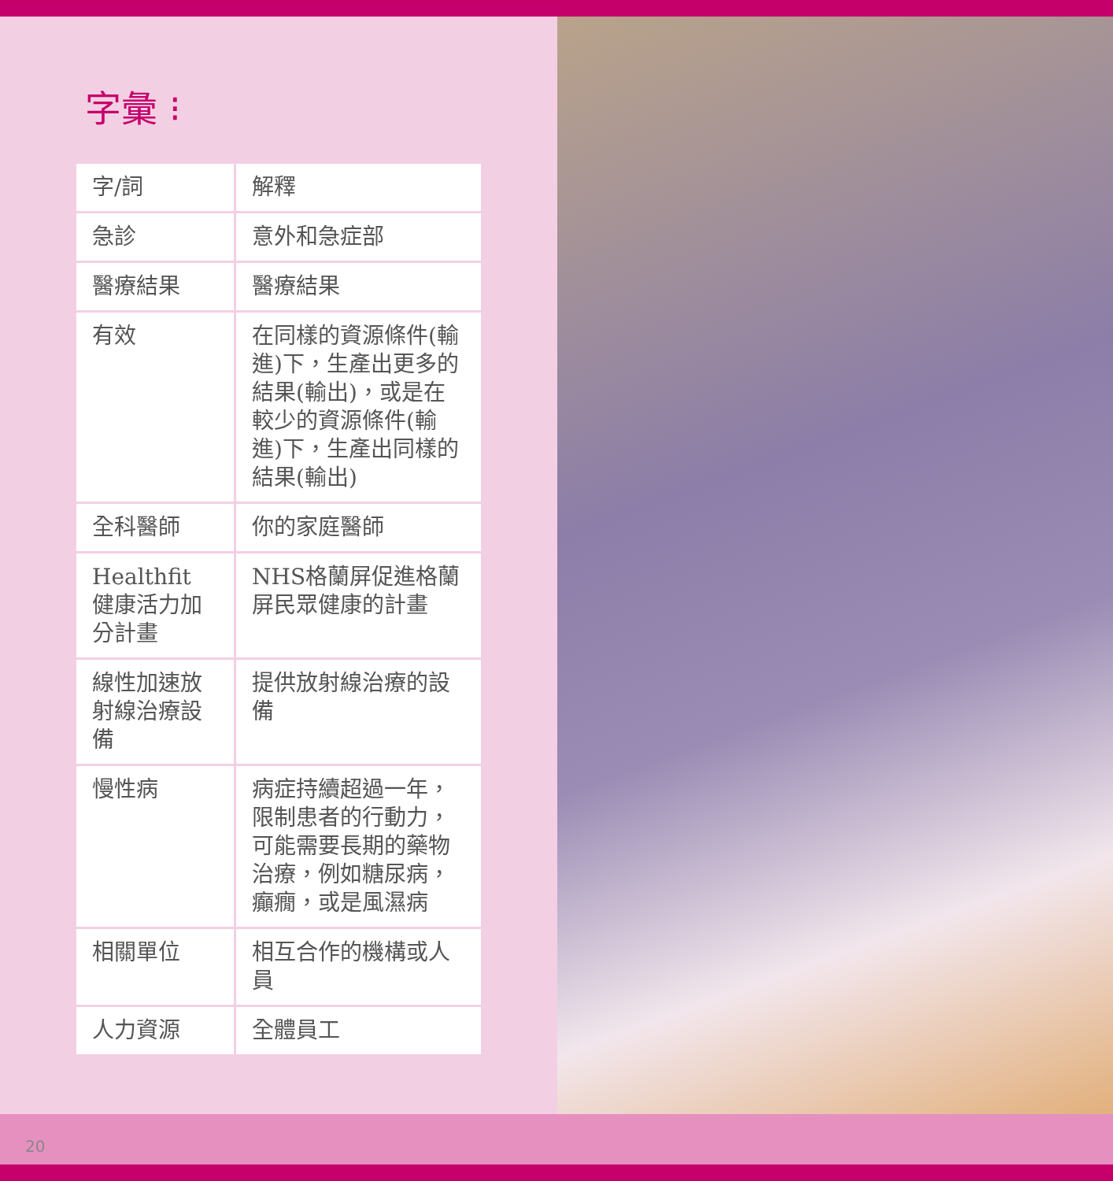字彙 ⁝
| 字/詞 | 解釋 |
| --- | --- |
| 急診 | 意外和急症部 |
| 醫療結果 | 醫療結果 |
| 有效 | 在同樣的資源條件(輸進)下，生產出更多的結果(輸出)，或是在較少的資源條件(輸進)下，生產出同樣的結果(輸出) |
| 全科醫師 | 你的家庭醫師 |
| Healthfit 健康活力加分計畫 | NHS格蘭屏促進格蘭屏民眾健康的計畫 |
| 線性加速放射線治療設備 | 提供放射線治療的設備 |
| 慢性病 | 病症持續超過一年，限制患者的行動力，可能需要長期的藥物治療，例如糖尿病，癲癇，或是風濕病 |
| 相關單位 | 相互合作的機構或人員 |
| 人力資源 | 全體員工 |
20